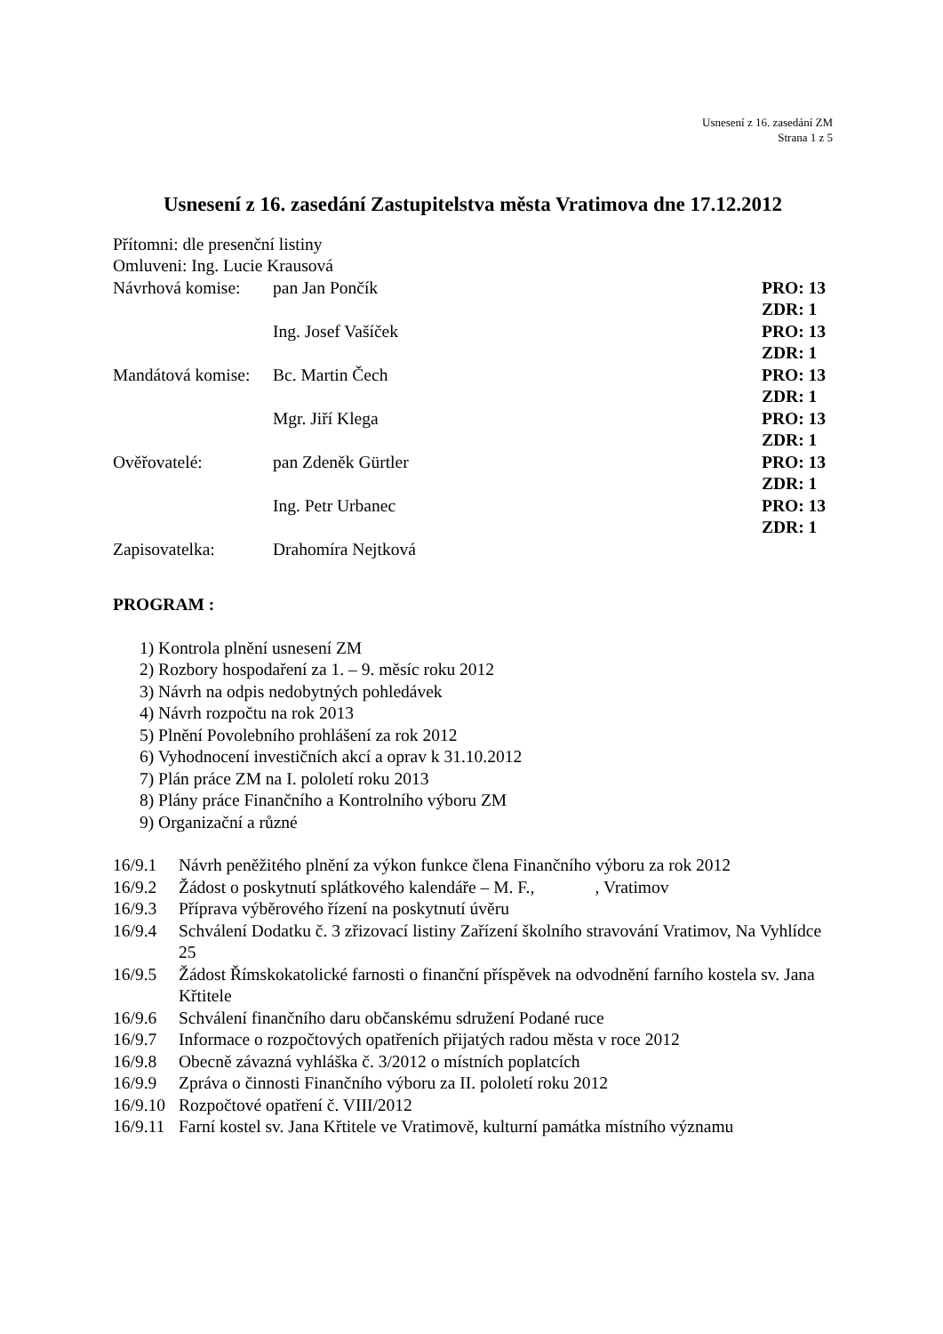Usnesení z 16. zasedání ZM
Strana 1 z 5
Usnesení z 16. zasedání Zastupitelstva města Vratimova dne 17.12.2012
Přítomni: dle presenční listiny
Omluveni: Ing. Lucie Krausová
| Návrhová komise: | pan Jan Pončík | PRO: 13 |
| | | ZDR: 1 |
| | Ing. Josef Vašíček | PRO: 13 |
| | | ZDR: 1 |
| Mandátová komise: | Bc. Martin Čech | PRO: 13 |
| | | ZDR: 1 |
| | Mgr. Jiří Klega | PRO: 13 |
| | | ZDR: 1 |
| Ověřovatelé: | pan Zdeněk Gürtler | PRO: 13 |
| | | ZDR: 1 |
| | Ing. Petr Urbanec | PRO: 13 |
| | | ZDR: 1 |
| Zapisovatelka: | Drahomíra Nejtková | |
PROGRAM :
1) Kontrola plnění usnesení ZM
2) Rozbory hospodaření za 1. – 9. měsíc roku 2012
3) Návrh na odpis nedobytných pohledávek
4) Návrh rozpočtu na rok 2013
5) Plnění Povolebního prohlášení za rok 2012
6) Vyhodnocení investičních akcí a oprav k 31.10.2012
7) Plán práce ZM na I. pololetí roku 2013
8) Plány práce Finančního a Kontrolního výboru ZM
9) Organizační a různé
16/9.1 Návrh peněžitého plnění za výkon funkce člena Finančního výboru za rok 2012
16/9.2 Žádost o poskytnutí splátkového kalendáře – M. F., , Vratimov
16/9.3 Příprava výběrového řízení na poskytnutí úvěru
16/9.4 Schválení Dodatku č. 3 zřizovací listiny Zařízení školního stravování Vratimov, Na Vyhlídce 25
16/9.5 Žádost Římskokatolické farnosti o finanční příspěvek na odvodnění farního kostela sv. Jana Křtitele
16/9.6 Schválení finančního daru občanskému sdružení Podané ruce
16/9.7 Informace o rozpočtových opatřeních přijatých radou města v roce 2012
16/9.8 Obecně závazná vyhláška č. 3/2012 o místních poplatcích
16/9.9 Zpráva o činnosti Finančního výboru za II. pololetí roku 2012
16/9.10 Rozpočtové opatření č. VIII/2012
16/9.11 Farní kostel sv. Jana Křtitele ve Vratimově, kulturní památka místního významu